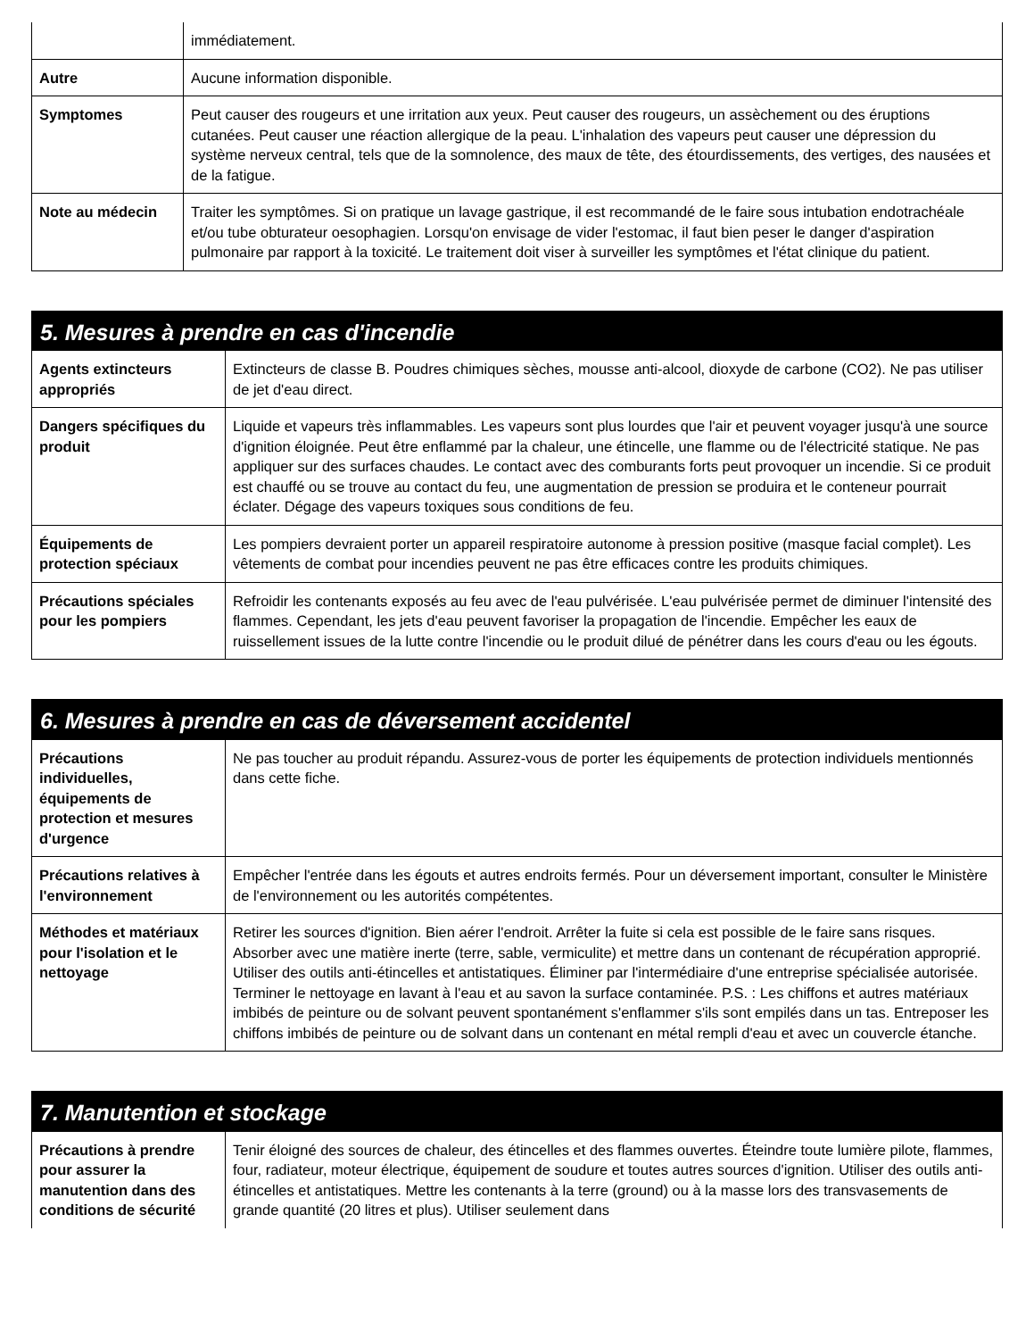| | immédiatement. |
| Autre | Aucune information disponible. |
| Symptomes | Peut causer des rougeurs et une irritation aux yeux. Peut causer des rougeurs, un assèchement ou des éruptions cutanées. Peut causer une réaction allergique de la peau. L'inhalation des vapeurs peut causer une dépression du système nerveux central, tels que de la somnolence, des maux de tête, des étourdissements, des vertiges, des nausées et de la fatigue. |
| Note au médecin | Traiter les symptômes. Si on pratique un lavage gastrique, il est recommandé de le faire sous intubation endotrachéale et/ou tube obturateur oesophagien. Lorsqu'on envisage de vider l'estomac, il faut bien peser le danger d'aspiration pulmonaire par rapport à la toxicité. Le traitement doit viser à surveiller les symptômes et l'état clinique du patient. |
5. Mesures à prendre en cas d'incendie
| Agents extincteurs appropriés | Extincteurs de classe B. Poudres chimiques sèches, mousse anti-alcool, dioxyde de carbone (CO2). Ne pas utiliser de jet d'eau direct. |
| Dangers spécifiques du produit | Liquide et vapeurs très inflammables. Les vapeurs sont plus lourdes que l'air et peuvent voyager jusqu'à une source d'ignition éloignée. Peut être enflammé par la chaleur, une étincelle, une flamme ou de l'électricité statique. Ne pas appliquer sur des surfaces chaudes. Le contact avec des comburants forts peut provoquer un incendie. Si ce produit est chauffé ou se trouve au contact du feu, une augmentation de pression se produira et le conteneur pourrait éclater. Dégage des vapeurs toxiques sous conditions de feu. |
| Équipements de protection spéciaux | Les pompiers devraient porter un appareil respiratoire autonome à pression positive (masque facial complet). Les vêtements de combat pour incendies peuvent ne pas être efficaces contre les produits chimiques. |
| Précautions spéciales pour les pompiers | Refroidir les contenants exposés au feu avec de l'eau pulvérisée. L'eau pulvérisée permet de diminuer l'intensité des flammes. Cependant, les jets d'eau peuvent favoriser la propagation de l'incendie. Empêcher les eaux de ruissellement issues de la lutte contre l'incendie ou le produit dilué de pénétrer dans les cours d'eau ou les égouts. |
6. Mesures à prendre en cas de déversement accidentel
| Précautions individuelles, équipements de protection et mesures d'urgence | Ne pas toucher au produit répandu. Assurez-vous de porter les équipements de protection individuels mentionnés dans cette fiche. |
| Précautions relatives à l'environnement | Empêcher l'entrée dans les égouts et autres endroits fermés. Pour un déversement important, consulter le Ministère de l'environnement ou les autorités compétentes. |
| Méthodes et matériaux pour l'isolation et le nettoyage | Retirer les sources d'ignition. Bien aérer l'endroit. Arrêter la fuite si cela est possible de le faire sans risques. Absorber avec une matière inerte (terre, sable, vermiculite) et mettre dans un contenant de récupération approprié. Utiliser des outils anti-étincelles et antistatiques. Éliminer par l'intermédiaire d'une entreprise spécialisée autorisée. Terminer le nettoyage en lavant à l'eau et au savon la surface contaminée. P.S. : Les chiffons et autres matériaux imbibés de peinture ou de solvant peuvent spontanément s'enflammer s'ils sont empilés dans un tas. Entreposer les chiffons imbibés de peinture ou de solvant dans un contenant en métal rempli d'eau et avec un couvercle étanche. |
7. Manutention et stockage
| Précautions à prendre pour assurer la manutention dans des conditions de sécurité | Tenir éloigné des sources de chaleur, des étincelles et des flammes ouvertes. Éteindre toute lumière pilote, flammes, four, radiateur, moteur électrique, équipement de soudure et toutes autres sources d'ignition. Utiliser des outils anti-étincelles et antistatiques. Mettre les contenants à la terre (ground) ou à la masse lors des transvasements de grande quantité (20 litres et plus). Utiliser seulement dans |